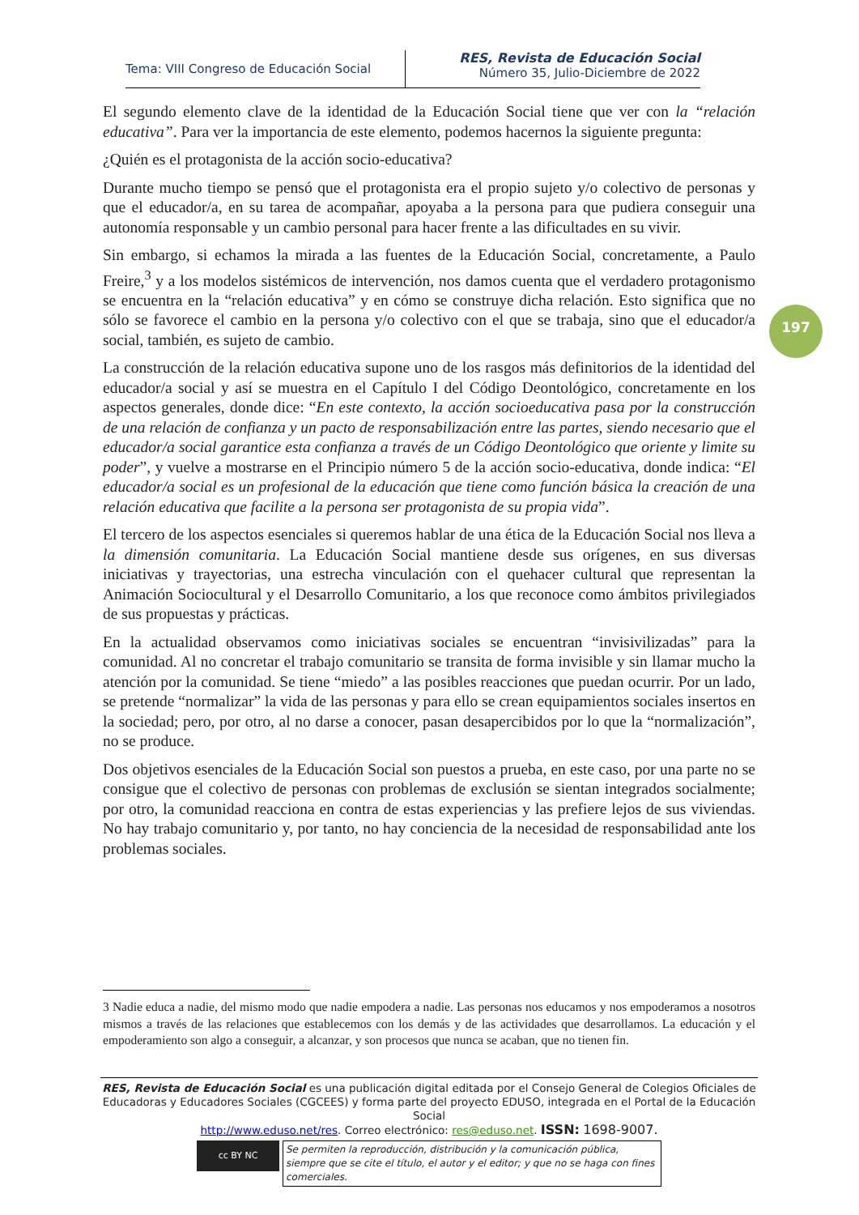Tema: VIII Congreso de Educación Social
RES, Revista de Educación Social
Número 35, Julio-Diciembre de 2022
El segundo elemento clave de la identidad de la Educación Social tiene que ver con la “relación educativa”. Para ver la importancia de este elemento, podemos hacernos la siguiente pregunta:
¿Quién es el protagonista de la acción socio-educativa?
Durante mucho tiempo se pensó que el protagonista era el propio sujeto y/o colectivo de personas y que el educador/a, en su tarea de acompañar, apoyaba a la persona para que pudiera conseguir una autonomía responsable y un cambio personal para hacer frente a las dificultades en su vivir.
Sin embargo, si echamos la mirada a las fuentes de la Educación Social, concretamente, a Paulo Freire,<sup>3</sup> y a los modelos sistémicos de intervención, nos damos cuenta que el verdadero protagonismo se encuentra en la “relación educativa” y en cómo se construye dicha relación. Esto significa que no sólo se favorece el cambio en la persona y/o colectivo con el que se trabaja, sino que el educador/a social, también, es sujeto de cambio.
La construcción de la relación educativa supone uno de los rasgos más definitorios de la identidad del educador/a social y así se muestra en el Capítulo I del Código Deontológico, concretamente en los aspectos generales, donde dice: “En este contexto, la acción socioeducativa pasa por la construcción de una relación de confianza y un pacto de responsabilización entre las partes, siendo necesario que el educador/a social garantice esta confianza a través de un Código Deontológico que oriente y limite su poder”, y vuelve a mostrarse en el Principio número 5 de la acción socio-educativa, donde indica: “El educador/a social es un profesional de la educación que tiene como función básica la creación de una relación educativa que facilite a la persona ser protagonista de su propia vida”.
El tercero de los aspectos esenciales si queremos hablar de una ética de la Educación Social nos lleva a la dimensión comunitaria. La Educación Social mantiene desde sus orígenes, en sus diversas iniciativas y trayectorias, una estrecha vinculación con el quehacer cultural que representan la Animación Sociocultural y el Desarrollo Comunitario, a los que reconoce como ámbitos privilegiados de sus propuestas y prácticas.
En la actualidad observamos como iniciativas sociales se encuentran “invisivilizadas” para la comunidad. Al no concretar el trabajo comunitario se transita de forma invisible y sin llamar mucho la atención por la comunidad. Se tiene “miedo” a las posibles reacciones que puedan ocurrir. Por un lado, se pretende “normalizar” la vida de las personas y para ello se crean equipamientos sociales insertos en la sociedad; pero, por otro, al no darse a conocer, pasan desapercibidos por lo que la “normalización”, no se produce.
Dos objetivos esenciales de la Educación Social son puestos a prueba, en este caso, por una parte no se consigue que el colectivo de personas con problemas de exclusión se sientan integrados socialmente; por otro, la comunidad reacciona en contra de estas experiencias y las prefiere lejos de sus viviendas. No hay trabajo comunitario y, por tanto, no hay conciencia de la necesidad de responsabilidad ante los problemas sociales.
197
3 Nadie educa a nadie, del mismo modo que nadie empodera a nadie. Las personas nos educamos y nos empoderamos a nosotros mismos a través de las relaciones que establecemos con los demás y de las actividades que desarrollamos. La educación y el empoderamiento son algo a conseguir, a alcanzar, y son procesos que nunca se acaban, que no tienen fin.
RES, Revista de Educación Social es una publicación digital editada por el Consejo General de Colegios Oficiales de Educadoras y Educadores Sociales (CGCEES) y forma parte del proyecto EDUSO, integrada en el Portal de la Educación Social
http://www.eduso.net/res. Correo electrónico: res@eduso.net. ISSN: 1698-9007.
cc BY NC
Se permiten la reproducción, distribución y la comunicación pública, siempre que se cite el título, el autor y el editor; y que no se haga con fines comerciales.